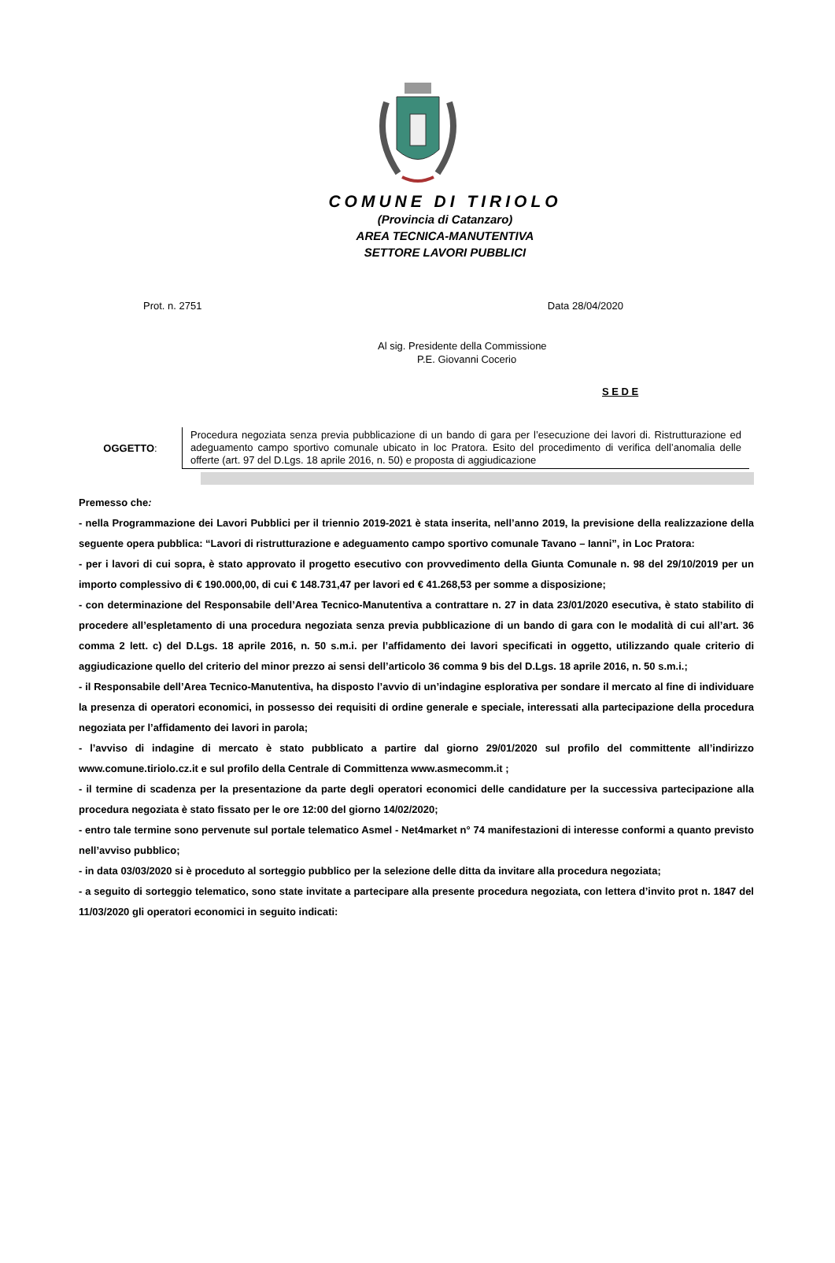COMUNE DI TIRIOLO
(Provincia di Catanzaro)
AREA TECNICA-MANUTENTIVA
SETTORE LAVORI PUBBLICI
Prot. n. 2751 Data 28/04/2020
Al sig. Presidente della Commissione
P.E. Giovanni Cocerio
S E D E
OGGETTO:
Procedura negoziata senza previa pubblicazione di un bando di gara per l’esecuzione dei lavori di. Ristrutturazione ed adeguamento campo sportivo comunale ubicato in loc Pratora. Esito del procedimento di verifica dell’anomalia delle offerte (art. 97 del D.Lgs. 18 aprile 2016, n. 50) e proposta di aggiudicazione
Premesso che:
- nella Programmazione dei Lavori Pubblici per il triennio 2019-2021 è stata inserita, nell’anno 2019, la previsione della realizzazione della seguente opera pubblica: “Lavori di ristrutturazione e adeguamento campo sportivo comunale Tavano – Ianni”, in Loc Pratora:
- per i lavori di cui sopra, è stato approvato il progetto esecutivo con provvedimento della Giunta Comunale n. 98 del 29/10/2019 per un importo complessivo di € 190.000,00, di cui € 148.731,47 per lavori ed € 41.268,53 per somme a disposizione;
- con determinazione del Responsabile dell’Area Tecnico-Manutentiva a contrattare n. 27 in data 23/01/2020 esecutiva, è stato stabilito di procedere all’espletamento di una procedura negoziata senza previa pubblicazione di un bando di gara con le modalità di cui all’art. 36 comma 2 lett. c) del D.Lgs. 18 aprile 2016, n. 50 s.m.i. per l’affidamento dei lavori specificati in oggetto, utilizzando quale criterio di aggiudicazione quello del criterio del minor prezzo ai sensi dell’articolo 36 comma 9 bis del D.Lgs. 18 aprile 2016, n. 50 s.m.i.;
- il Responsabile dell’Area Tecnico-Manutentiva, ha disposto l’avvio di un’indagine esplorativa per sondare il mercato al fine di individuare la presenza di operatori economici, in possesso dei requisiti di ordine generale e speciale, interessati alla partecipazione della procedura negoziata per l’affidamento dei lavori in parola;
- l’avviso di indagine di mercato è stato pubblicato a partire dal giorno 29/01/2020 sul profilo del committente all’indirizzo www.comune.tiriolo.cz.it e sul profilo della Centrale di Committenza www.asmecomm.it ;
- il termine di scadenza per la presentazione da parte degli operatori economici delle candidature per la successiva partecipazione alla procedura negoziata è stato fissato per le ore 12:00 del giorno 14/02/2020;
- entro tale termine sono pervenute sul portale telematico Asmel - Net4market n° 74 manifestazioni di interesse conformi a quanto previsto nell’avviso pubblico;
- in data 03/03/2020 si è proceduto al sorteggio pubblico per la selezione delle ditta da invitare alla procedura negoziata;
- a seguito di sorteggio telematico, sono state invitate a partecipare alla presente procedura negoziata, con lettera d’invito prot n. 1847 del 11/03/2020 gli operatori economici in seguito indicati: